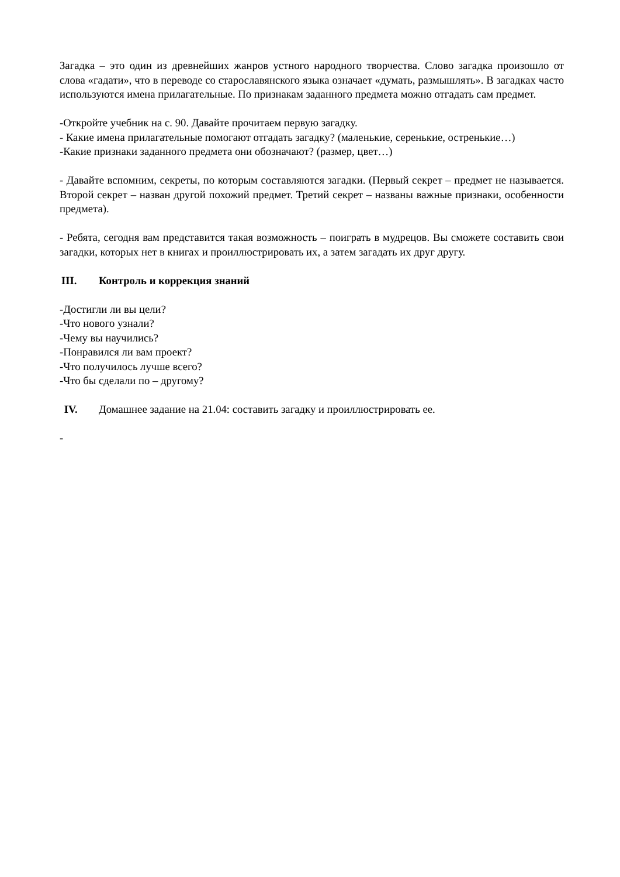Загадка – это один из древнейших жанров устного народного творчества. Слово загадка произошло от слова «гадати», что в переводе со старославянского языка означает «думать, размышлять». В загадках часто используются имена прилагательные. По признакам заданного предмета можно отгадать сам предмет.
-Откройте учебник на с. 90. Давайте прочитаем первую загадку.
- Какие имена прилагательные помогают отгадать загадку? (маленькие, серенькие, остренькие…)
-Какие признаки заданного предмета они обозначают? (размер, цвет…)
- Давайте вспомним, секреты, по которым составляются загадки. (Первый секрет – предмет не называется. Второй секрет – назван другой похожий предмет. Третий секрет – названы важные признаки, особенности предмета).
- Ребята, сегодня вам представится такая возможность – поиграть в мудрецов. Вы сможете составить свои загадки, которых нет в книгах и проиллюстрировать их, а затем загадать их друг другу.
III. Контроль и коррекция знаний
-Достигли ли вы цели?
-Что нового узнали?
-Чему вы научились?
-Понравился ли вам проект?
-Что получилось лучше всего?
-Что бы сделали по – другому?
IV. Домашнее задание на 21.04: составить загадку и проиллюстрировать ее.
-